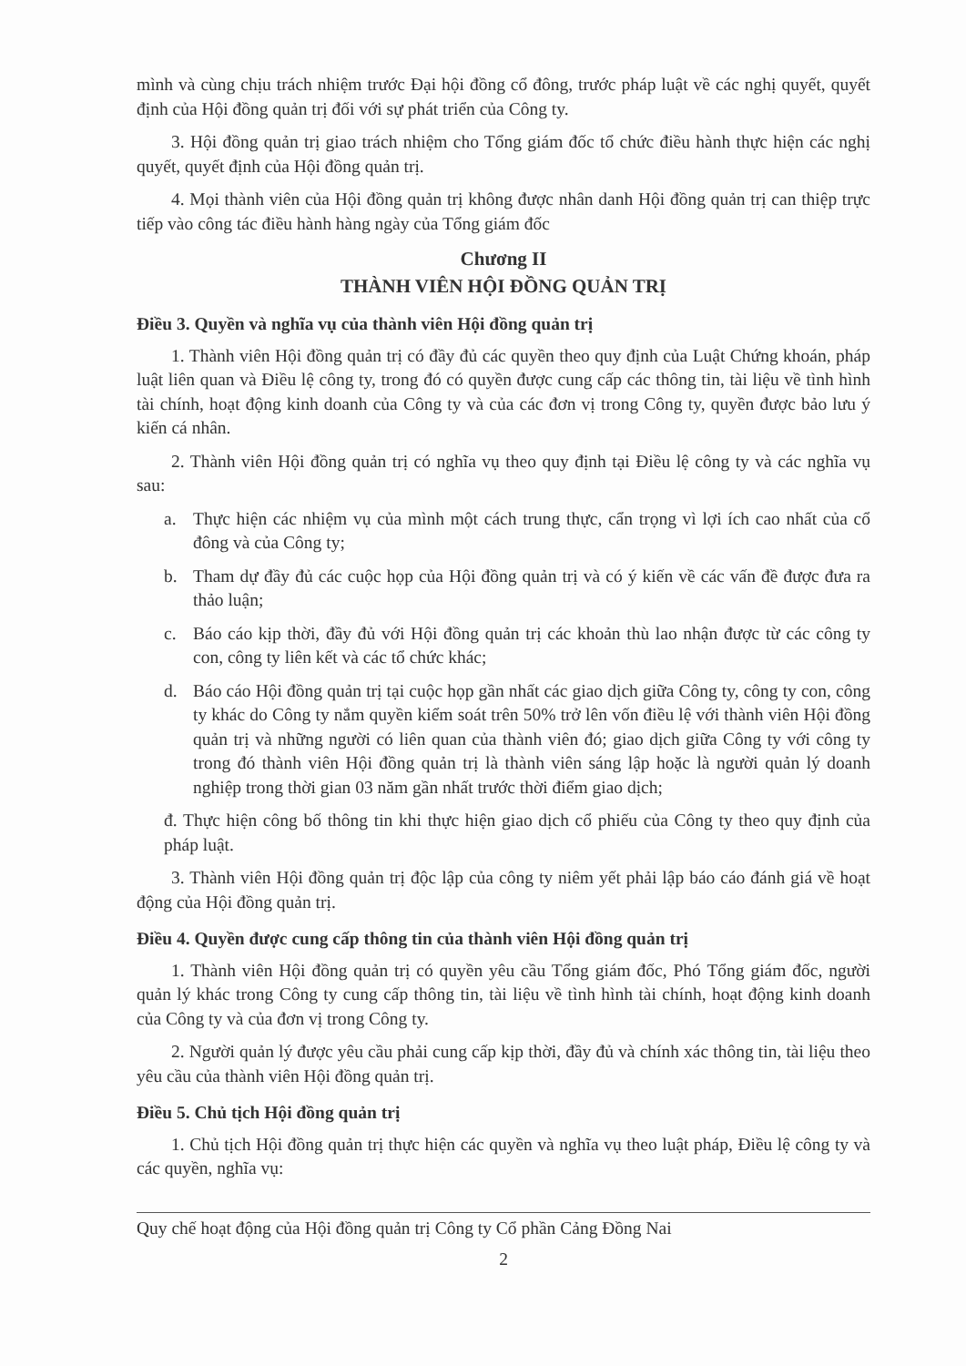mình và cùng chịu trách nhiệm trước Đại hội đồng cổ đông, trước pháp luật về các nghị quyết, quyết định của Hội đồng quản trị đối với sự phát triển của Công ty.
3. Hội đồng quản trị giao trách nhiệm cho Tổng giám đốc tổ chức điều hành thực hiện các nghị quyết, quyết định của Hội đồng quản trị.
4. Mọi thành viên của Hội đồng quản trị không được nhân danh Hội đồng quản trị can thiệp trực tiếp vào công tác điều hành hàng ngày của Tổng giám đốc
Chương II
THÀNH VIÊN HỘI ĐỒNG QUẢN TRỊ
Điều 3. Quyền và nghĩa vụ của thành viên Hội đồng quản trị
1. Thành viên Hội đồng quản trị có đầy đủ các quyền theo quy định của Luật Chứng khoán, pháp luật liên quan và Điều lệ công ty, trong đó có quyền được cung cấp các thông tin, tài liệu về tình hình tài chính, hoạt động kinh doanh của Công ty và của các đơn vị trong Công ty, quyền được bảo lưu ý kiến cá nhân.
2. Thành viên Hội đồng quản trị có nghĩa vụ theo quy định tại Điều lệ công ty và các nghĩa vụ sau:
a. Thực hiện các nhiệm vụ của mình một cách trung thực, cẩn trọng vì lợi ích cao nhất của cổ đông và của Công ty;
b. Tham dự đầy đủ các cuộc họp của Hội đồng quản trị và có ý kiến về các vấn đề được đưa ra thảo luận;
c. Báo cáo kịp thời, đầy đủ với Hội đồng quản trị các khoản thù lao nhận được từ các công ty con, công ty liên kết và các tổ chức khác;
d. Báo cáo Hội đồng quản trị tại cuộc họp gần nhất các giao dịch giữa Công ty, công ty con, công ty khác do Công ty nắm quyền kiểm soát trên 50% trở lên vốn điều lệ với thành viên Hội đồng quản trị và những người có liên quan của thành viên đó; giao dịch giữa Công ty với công ty trong đó thành viên Hội đồng quản trị là thành viên sáng lập hoặc là người quản lý doanh nghiệp trong thời gian 03 năm gần nhất trước thời điểm giao dịch;
đ. Thực hiện công bố thông tin khi thực hiện giao dịch cổ phiếu của Công ty theo quy định của pháp luật.
3. Thành viên Hội đồng quản trị độc lập của công ty niêm yết phải lập báo cáo đánh giá về hoạt động của Hội đồng quản trị.
Điều 4. Quyền được cung cấp thông tin của thành viên Hội đồng quản trị
1. Thành viên Hội đồng quản trị có quyền yêu cầu Tổng giám đốc, Phó Tổng giám đốc, người quản lý khác trong Công ty cung cấp thông tin, tài liệu về tình hình tài chính, hoạt động kinh doanh của Công ty và của đơn vị trong Công ty.
2. Người quản lý được yêu cầu phải cung cấp kịp thời, đầy đủ và chính xác thông tin, tài liệu theo yêu cầu của thành viên Hội đồng quản trị.
Điều 5. Chủ tịch Hội đồng quản trị
1. Chủ tịch Hội đồng quản trị thực hiện các quyền và nghĩa vụ theo luật pháp, Điều lệ công ty và các quyền, nghĩa vụ:
Quy chế hoạt động của Hội đồng quản trị Công ty Cổ phần Cảng Đồng Nai
2